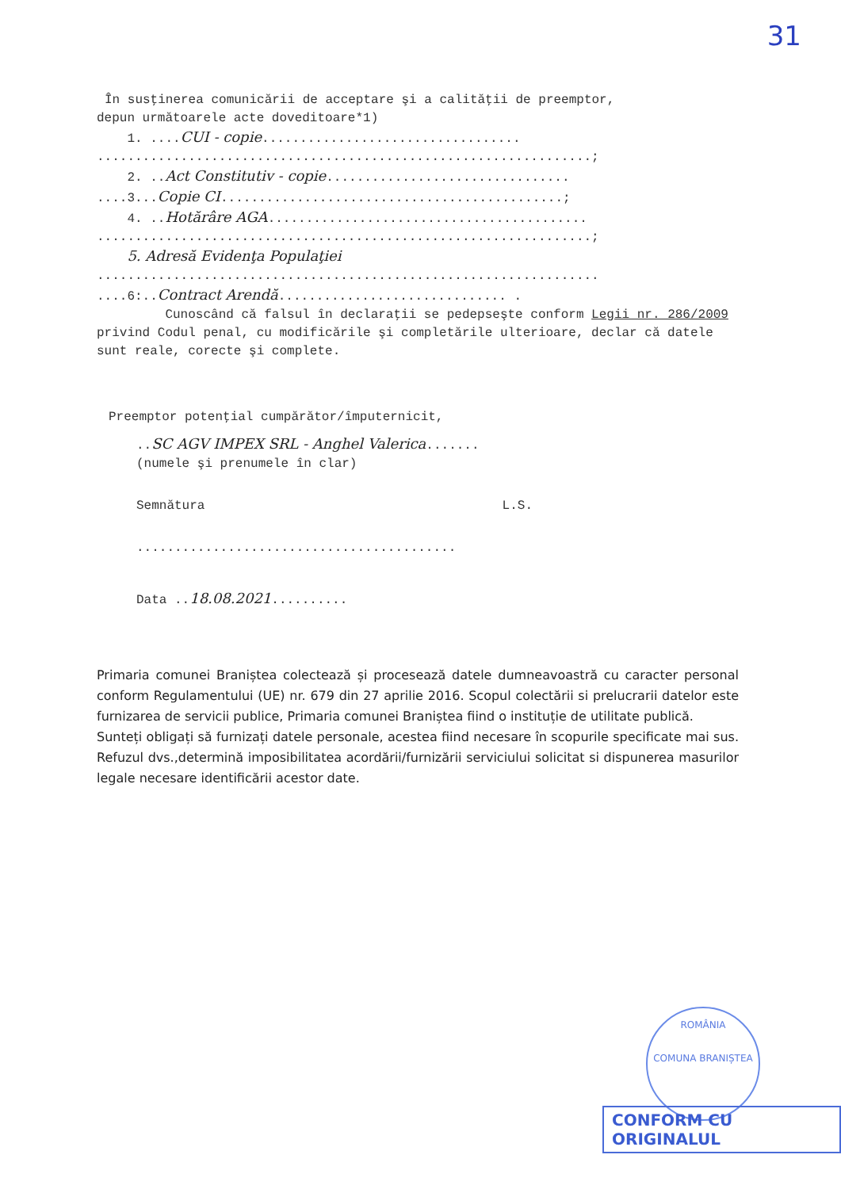31
În susţinerea comunicării de acceptare şi a calităţii de preemptor,
depun următoarele acte doveditoare*1)
1. ....CUI - copie..................................
.................................................................;
2. ..Act Constitutiv - copie................................
....3...Copie CI.............................................;
4. ..Hotărâre AGA..........................................
.................................................................;
5. Adresă Evidenţa Populaţiei
..................................................................
....6:..Contract Arendă.............................. .
Cunoscând că falsul în declaraţii se pedepseşte conform Legii nr. 286/2009 privind Codul penal, cu modificările şi completările ulterioare, declar că datele sunt reale, corecte şi complete.
Preemptor potenţial cumpărător/împuternicit,
..SC AGV IMPEX SRL - Anghel Valerica.......
(numele şi prenumele în clar)
Semnătura L.S.
..........................................
Data ..18.08.2021..........
Primaria comunei Braniștea colectează și procesează datele dumneavoastră cu caracter personal conform Regulamentului (UE) nr. 679 din 27 aprilie 2016. Scopul colectării si prelucrarii datelor este furnizarea de servicii publice, Primaria comunei Braniștea fiind o instituție de utilitate publică.
Sunteți obligați să furnizați datele personale, acestea fiind necesare în scopurile specificate mai sus. Refuzul dvs.,determină imposibilitatea acordării/furnizării serviciului solicitat si dispunerea masurilor legale necesare identificării acestor date.
ROMÂNIA
COMUNA BRANIȘTEA
CONFORM CU ORIGINALUL